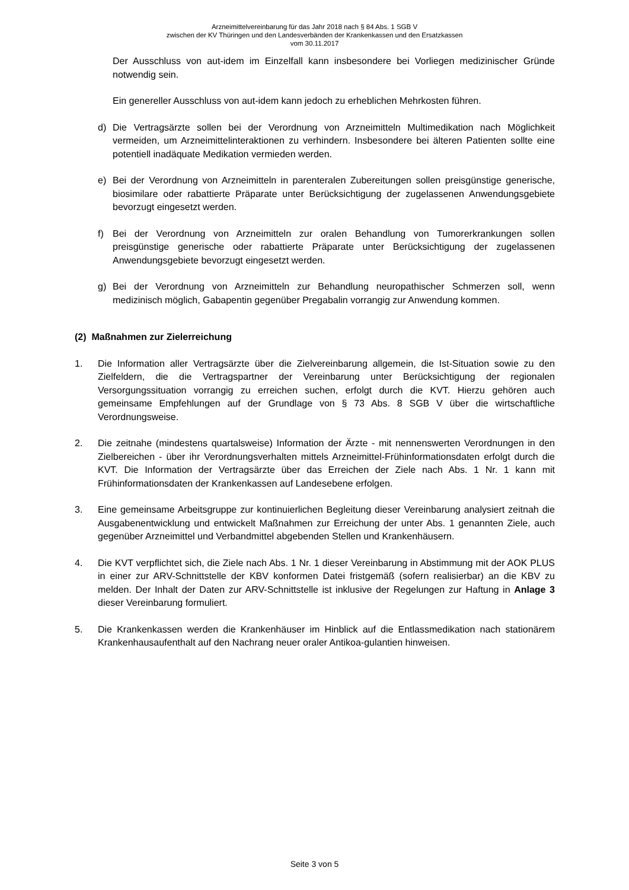Arzneimittelvereinbarung für das Jahr 2018 nach § 84 Abs. 1 SGB V
zwischen der KV Thüringen und den Landesverbänden der Krankenkassen und den Ersatzkassen
vom 30.11.2017
Der Ausschluss von aut-idem im Einzelfall kann insbesondere bei Vorliegen medizinischer Gründe notwendig sein.
Ein genereller Ausschluss von aut-idem kann jedoch zu erheblichen Mehrkosten führen.
d) Die Vertragsärzte sollen bei der Verordnung von Arzneimitteln Multimedikation nach Möglichkeit vermeiden, um Arzneimittelinteraktionen zu verhindern. Insbesondere bei älteren Patienten sollte eine potentiell inadäquate Medikation vermieden werden.
e) Bei der Verordnung von Arzneimitteln in parenteralen Zubereitungen sollen preisgünstige generische, biosimilare oder rabattierte Präparate unter Berücksichtigung der zugelassenen Anwendungsgebiete bevorzugt eingesetzt werden.
f) Bei der Verordnung von Arzneimitteln zur oralen Behandlung von Tumorerkrankungen sollen preisgünstige generische oder rabattierte Präparate unter Berücksichtigung der zugelassenen Anwendungsgebiete bevorzugt eingesetzt werden.
g) Bei der Verordnung von Arzneimitteln zur Behandlung neuropathischer Schmerzen soll, wenn medizinisch möglich, Gabapentin gegenüber Pregabalin vorrangig zur Anwendung kommen.
(2) Maßnahmen zur Zielerreichung
1. Die Information aller Vertragsärzte über die Zielvereinbarung allgemein, die Ist-Situation sowie zu den Zielfeldern, die die Vertragspartner der Vereinbarung unter Berücksichtigung der regionalen Versorgungssituation vorrangig zu erreichen suchen, erfolgt durch die KVT. Hierzu gehören auch gemeinsame Empfehlungen auf der Grundlage von § 73 Abs. 8 SGB V über die wirtschaftliche Verordnungsweise.
2. Die zeitnahe (mindestens quartalsweise) Information der Ärzte - mit nennenswerten Verordnungen in den Zielbereichen - über ihr Verordnungsverhalten mittels Arzneimittel-Frühinformationsdaten erfolgt durch die KVT. Die Information der Vertragsärzte über das Erreichen der Ziele nach Abs. 1 Nr. 1 kann mit Frühinformationsdaten der Krankenkassen auf Landesebene erfolgen.
3. Eine gemeinsame Arbeitsgruppe zur kontinuierlichen Begleitung dieser Vereinbarung analysiert zeitnah die Ausgabenentwicklung und entwickelt Maßnahmen zur Erreichung der unter Abs. 1 genannten Ziele, auch gegenüber Arzneimittel und Verbandmittel abgebenden Stellen und Krankenhäusern.
4. Die KVT verpflichtet sich, die Ziele nach Abs. 1 Nr. 1 dieser Vereinbarung in Abstimmung mit der AOK PLUS in einer zur ARV-Schnittstelle der KBV konformen Datei fristgemäß (sofern realisierbar) an die KBV zu melden. Der Inhalt der Daten zur ARV-Schnittstelle ist inklusive der Regelungen zur Haftung in Anlage 3 dieser Vereinbarung formuliert.
5. Die Krankenkassen werden die Krankenhäuser im Hinblick auf die Entlassmedikation nach stationärem Krankenhausaufenthalt auf den Nachrang neuer oraler Antikoa-gulantien hinweisen.
Seite 3 von 5